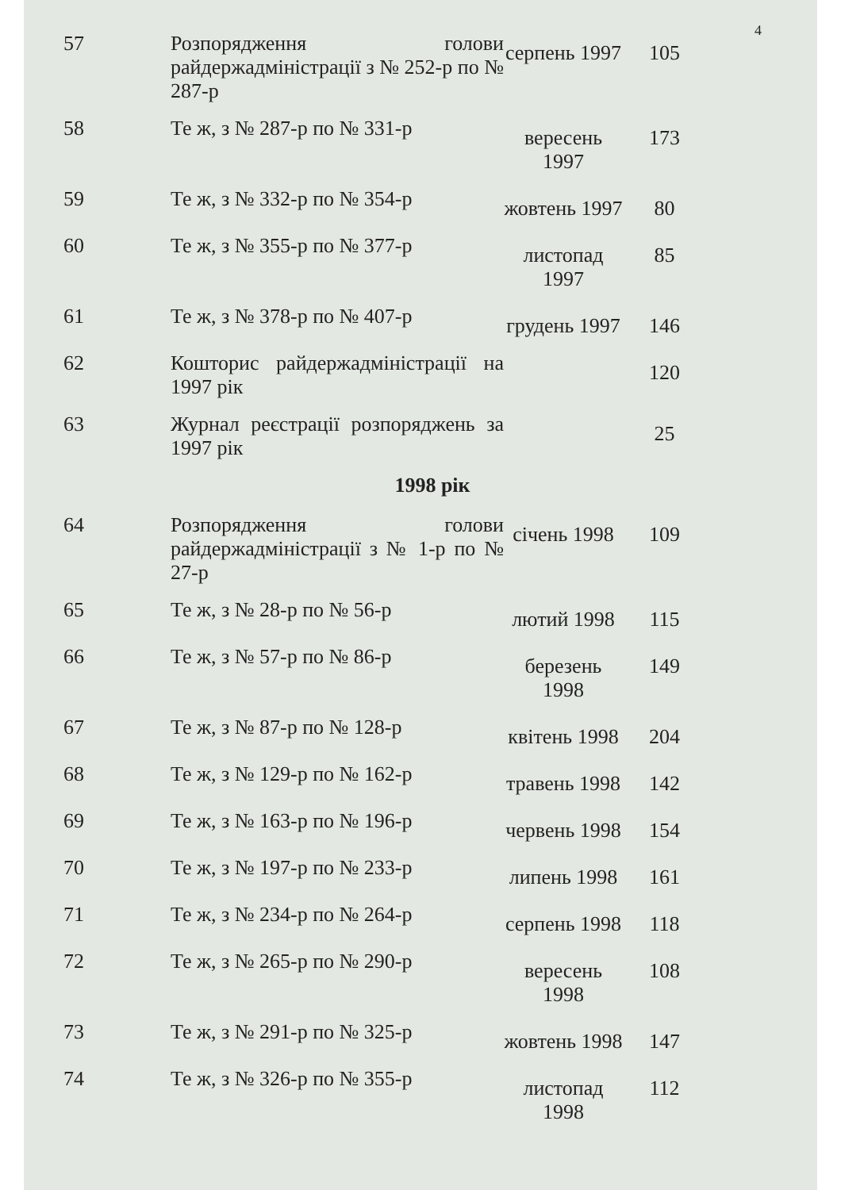4
| 57 | Розпорядження голови райдержадміністрації з № 252-р по № 287-р | серпень 1997 | 105 |
| 58 | Те ж, з № 287-р по № 331-р | вересень 1997 | 173 |
| 59 | Те ж, з № 332-р по № 354-р | жовтень 1997 | 80 |
| 60 | Те ж, з № 355-р по № 377-р | листопад 1997 | 85 |
| 61 | Те ж, з № 378-р по № 407-р | грудень 1997 | 146 |
| 62 | Кошторис райдержадміністрації на 1997 рік | | 120 |
| 63 | Журнал реєстрації розпоряджень за 1997 рік | | 25 |
| 1998 рік | | | |
| 64 | Розпорядження голови райдержадміністрації з № 1-р по № 27-р | січень 1998 | 109 |
| 65 | Те ж, з № 28-р по № 56-р | лютий 1998 | 115 |
| 66 | Те ж, з № 57-р по № 86-р | березень 1998 | 149 |
| 67 | Те ж, з № 87-р по № 128-р | квітень 1998 | 204 |
| 68 | Те ж, з № 129-р по № 162-р | травень 1998 | 142 |
| 69 | Те ж, з № 163-р по № 196-р | червень 1998 | 154 |
| 70 | Те ж, з № 197-р по № 233-р | липень 1998 | 161 |
| 71 | Те ж, з № 234-р по № 264-р | серпень 1998 | 118 |
| 72 | Те ж, з № 265-р по № 290-р | вересень 1998 | 108 |
| 73 | Те ж, з № 291-р по № 325-р | жовтень 1998 | 147 |
| 74 | Те ж, з № 326-р по № 355-р | листопад 1998 | 112 |